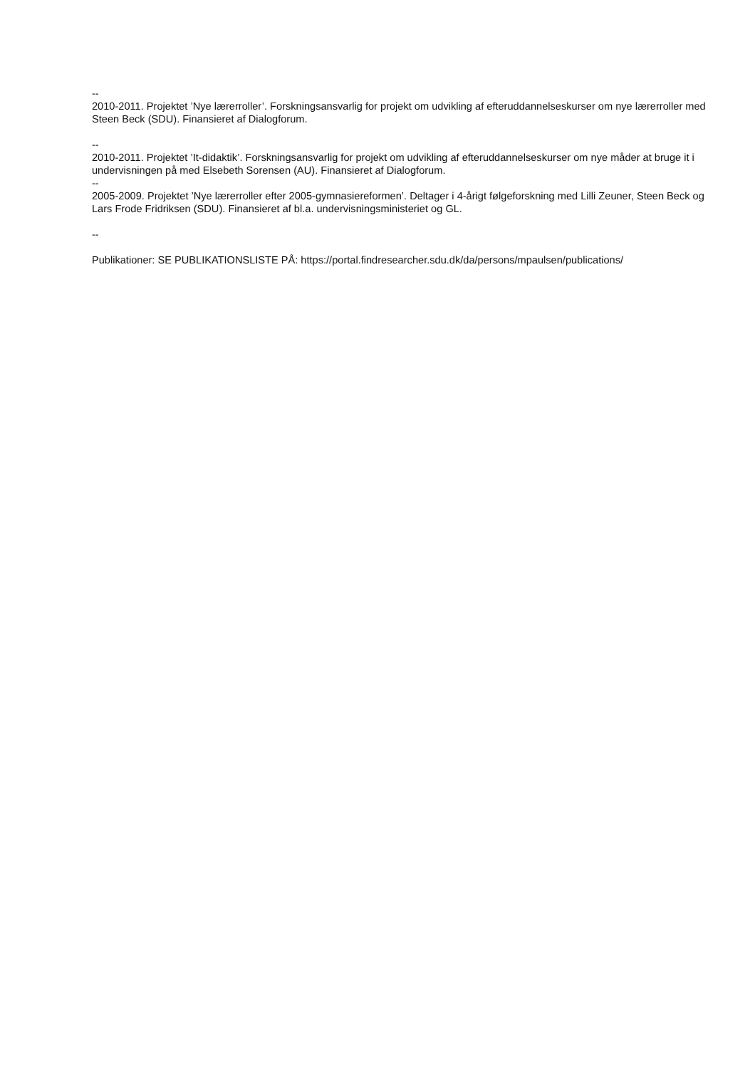--
2010-2011. Projektet ’Nye lærerroller’. Forskningsansvarlig for projekt om udvikling af efteruddannelseskurser om nye lærerroller med Steen Beck (SDU). Finansieret af Dialogforum.
--
2010-2011. Projektet ’It-didaktik’. Forskningsansvarlig for projekt om udvikling af efteruddannelseskurser om nye måder at bruge it i undervisningen på med Elsebeth Sorensen (AU). Finansieret af Dialogforum.
--
2005-2009. Projektet ’Nye lærerroller efter 2005-gymnasiereformen’. Deltager i 4-årigt følgeforskning med Lilli Zeuner, Steen Beck og Lars Frode Fridriksen (SDU). Finansieret af bl.a. undervisningsministeriet og GL.
--
Publikationer: SE PUBLIKATIONSLISTE PÅ: https://portal.findresearcher.sdu.dk/da/persons/mpaulsen/publications/